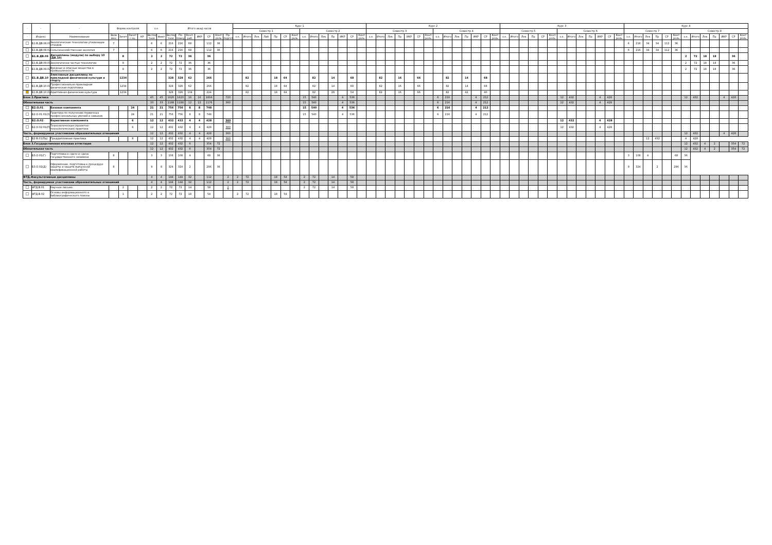| - | - | - | Форма контроля | | | | з.е. | | Итого акад.часов | | | | | | | Курс 1 | | | | | | | | | | | | | | Курс 2 | | | | | | | | | | | | | | Курс 3 | | | | | | | | | | | | | Курс 4 | | | | | | | | | | | | |
| --- | --- | --- | --- | --- | --- | --- | --- | --- | --- | --- | --- | --- | --- | --- | --- | --- | --- | --- | --- | --- | --- | --- | --- | --- | --- | --- | --- | --- | --- | --- | --- | --- | --- | --- | --- | --- | --- | --- | --- | --- | --- | --- | --- | --- | --- | --- | --- | --- | --- | --- | --- | --- | --- | --- | --- | --- | --- | --- | --- | --- | --- | --- | --- | --- | --- | --- | --- | --- | --- |
| | | | | | | | | | | | | | | | | Семестр 1 | | | | | | | Семестр 2 | | | | | | | Семестр 3 | | | | | | | Семестр 4 | | | | | | | Семестр 5 | | | | | | Семестр 6 | | | | | | | Семестр 7 | | | | | | Семестр 8 | | | | | | |
| - | Индекс | Наименование | Экза мен | Зачет | Зачет с оц. | КР | Экспер тное | Факт | Экспер тное | По плану | Конт. раб. | ИКР | СР | Конт роль | Пр. подгот | з.е. | Итого | Лек | Лаб | Пр | СР | Конт роль | з.е. | Итого | Лек | Пр | ИКР | СР | Конт роль | з.е. | Итого | Лек | Пр | ИКР | СР | Конт роль | з.е. | Итого | Лек | Пр | ИКР | СР | Конт роль | з.е. | Итого | Лек | Пр | СР | Конт роль | з.е. | Итого | Лек | Пр | ИКР | СР | Конт роль | з.е. | Итого | Лек | Пр | СР | Конт роль | з.е. | Итого | Лек | Пр | ИКР | СР | Конт роль |
| | Б1.В.ДВ.08.01 | Экологические технологии утилизации отходов | 7 | | | | 6 | 6 | 216 | 216 | 68 | | 112 | 36 | | | | | | | | | | | | | | | | | | | | | | | | | | | | | | | | | | | | | | | | | | | 6 | 216 | 34 | 34 | 112 | 36 | | | | | | | |
| | Б1.В.ДВ.08.02 | Сельскохозяйственная экология | 7 | | | | 6 | 6 | 216 | 216 | 68 | | 112 | 36 | | | | | | | | | | | | | | | | | | | | | | | | | | | | | | | | | | | | | | | | | | | 6 | 216 | 34 | 34 | 112 | 36 | | | | | | | |
| | Б1.В.ДВ.09 | Дисциплины (модули) по выбору 10 (ДВ.10) | | 8 | | | 2 | 2 | 72 | 72 | 36 | | 36 | | | | | | | | | | | | | | | | | | | | | | | | | | | | | | | | | | | | | | | | | | | | | | | | | | 2 | 72 | 18 | 18 | | 36 | |
| | Б1.В.ДВ.09.01 | Экологически чистые технологии | | 8 | | | 2 | 2 | 72 | 72 | 36 | | 36 | | | | | | | | | | | | | | | | | | | | | | | | | | | | | | | | | | | | | | | | | | | | | | | | | | 2 | 72 | 18 | 18 | | 36 | |
| | Б1.В.ДВ.09.02 | Вредные и опасные вещества в промышленности | | 8 | | | 2 | 2 | 72 | 72 | 36 | | 36 | | | | | | | | | | | | | | | | | | | | | | | | | | | | | | | | | | | | | | | | | | | | | | | | | | 2 | 72 | 18 | 18 | | 36 | |
| | Б1.В.ДВ.10 | Элективные дисциплины по прикладной физической культуре и спорту | | 1234 | | | | | 328 | 328 | 62 | | 266 | | | | 82 | | | 18 | 64 | | | 82 | | 14 | | 68 | | | 82 | | 16 | | 66 | | | 82 | | 14 | | 68 | | | | | | | | | | | | | | | | | | | | | | | | | | | |
| | Б1.В.ДВ.10.01 | Профессионально-прикладная физическая подготовка | | 1234 | | | | | 328 | 328 | 62 | | 266 | | | | 82 | | | 18 | 64 | | | 82 | | 14 | | 68 | | | 82 | | 16 | | 66 | | | 82 | | 14 | | 68 | | | | | | | | | | | | | | | | | | | | | | | | | | | |
| | Б1.В.ДВ.10.02 | Адаптивная физическая культура | | 1234 | | | | | 328 | 328 | 104 | | 224 | | | | 82 | | | 18 | 64 | | | 82 | | 28 | | 54 | | | 82 | | 16 | | 66 | | | 82 | | 42 | | 40 | | | | | | | | | | | | | | | | | | | | | | | | | | | |
| Блок 2.Практика | | | | | | | 45 | 45 | 1620 | 1620 | 16 | 16 | 1604 | | 720 | | | | | | | | 15 | 540 | | | 4 | 536 | | | | | | | | | 6 | 216 | | | 4 | 212 | | | | | | | | 12 | 432 | | | 4 | 428 | | | | | | | | 12 | 432 | | | 4 | 428 | |
| Обязательная часть | | | | | | | 33 | 33 | 1188 | 1188 | 12 | 12 | 1176 | | 360 | | | | | | | | 15 | 540 | | | 4 | 536 | | | | | | | | | 6 | 216 | | | 4 | 212 | | | | | | | | 12 | 432 | | | 4 | 428 | | | | | | | | | | | | | | |
| | Б2.О.01 | Базовая компонента | | | 24 | | 21 | 21 | 756 | 756 | 8 | 8 | 748 | | | | | | | | | | 15 | 540 | | | 4 | 536 | | | | | | | | | 6 | 216 | | | 4 | 212 | | | | | | | | | | | | | | | | | | | | | | | | | | | |
| | Б2.О.01.01(У) | Практика по получению первичных профессиональных умений и навыков | | | 24 | | 21 | 21 | 756 | 756 | 8 | 8 | 748 | | | | | | | | | | 15 | 540 | | | 4 | 536 | | | | | | | | | 6 | 216 | | | 4 | 212 | | | | | | | | | | | | | | | | | | | | | | | | | | | |
| | Б2.О.02 | Вариативная компонента | | | 6 | | 12 | 12 | 432 | 432 | 4 | 4 | 428 | | 360 | | | | | | | | | | | | | | | | | | | | | | | | | | | | | | | | | | | 12 | 432 | | | 4 | 428 | | | | | | | | | | | | | | |
| | Б2.О.02.01(П) | Технологическая (проектно-технологическая) практика | | | 6 | | 12 | 12 | 432 | 432 | 4 | 4 | 428 | | 360 | | | | | | | | | | | | | | | | | | | | | | | | | | | | | | | | | | | 12 | 432 | | | 4 | 428 | | | | | | | | | | | | | | |
| Часть, формируемая участниками образовательных отношений | | | | | | | 12 | 12 | 432 | 432 | 4 | 4 | 428 | | 360 | | | | | | | | | | | | | | | | | | | | | | | | | | | | | | | | | | | | | | | | | | | | | | | | 12 | 432 | | | 4 | 428 | |
| | Б2.В.01(Пд) | Преддипломная практика | | | 8 | | 12 | 12 | 432 | 432 | 4 | 4 | 428 | | 360 | | | | | | | | | | | | | | | | | | | | | | | | | | | | | | | | | | | | | | | | | | | | 12 | 432 | | | 4 | 428 | | | | | |
| Блок 3.Государственная итоговая аттестация | | | | | | | 12 | 12 | 432 | 432 | 6 | | 354 | 72 | | | | | | | | | | | | | | | | | | | | | | | | | | | | | | | | | | | | | | | | | | | | | | | | | 12 | 432 | 4 | 2 | | 354 | 72 |
| Обязательная часть | | | | | | | 12 | 12 | 432 | 432 | 6 | | 354 | 72 | | | | | | | | | | | | | | | | | | | | | | | | | | | | | | | | | | | | | | | | | | | | | | | | | 12 | 432 | 4 | 2 | | 354 | 72 |
| | Б3.О.01(Г) | Подготовка к сдаче и сдача государственного экзамена | 8 | | | | 3 | 3 | 108 | 108 | 4 | | 68 | 36 | | | | | | | | | | | | | | | | | | | | | | | | | | | | | | | | | | | | | | | | | | | 3 | 108 | 4 | | | 68 | 36 | | | | | | |
| | Б3.О.02(Д) | Оформление, подготовка к процедуре защиты и защита выпускной квалификационной работы | 8 | | | | 9 | 9 | 324 | 324 | 2 | | 286 | 36 | | | | | | | | | | | | | | | | | | | | | | | | | | | | | | | | | | | | | | | | | | | 9 | 324 | | 2 | | 286 | 36 | | | | | | |
| ФТД.Факультативные дисциплины | | | | | | | 4 | 4 | 144 | 144 | 32 | | 112 | | 2 | 2 | 72 | | | 18 | 54 | | 2 | 72 | | 14 | | 58 | | | | | | | | | | | | | | | | | | | | | | | | | | | | | | | | | | | | | | | | | |
| Часть, формируемая участниками образовательных отношений | | | | | | | 4 | 4 | 144 | 144 | 32 | | 112 | | 2 | 2 | 72 | | | 18 | 54 | | 2 | 72 | | 14 | | 58 | | | | | | | | | | | | | | | | | | | | | | | | | | | | | | | | | | | | | | | | | |
| | ФТД.В.01 | Научное письмо | | 2 | | | 2 | 2 | 72 | 72 | 14 | | 58 | | 2 | | | | | | | | 2 | 72 | | 14 | | 58 | | | | | | | | | | | | | | | | | | | | | | | | | | | | | | | | | | | | | | | | | |
| | ФТД.В.02 | Основы информационного и библиографического поиска | | 1 | | | 2 | 2 | 72 | 72 | 18 | | 54 | | | 2 | 72 | | | 18 | 54 | | | | | | | | | | | | | | | | | | | | | | | | | | | | | | | | | | | | | | | | | | | | | | | | |